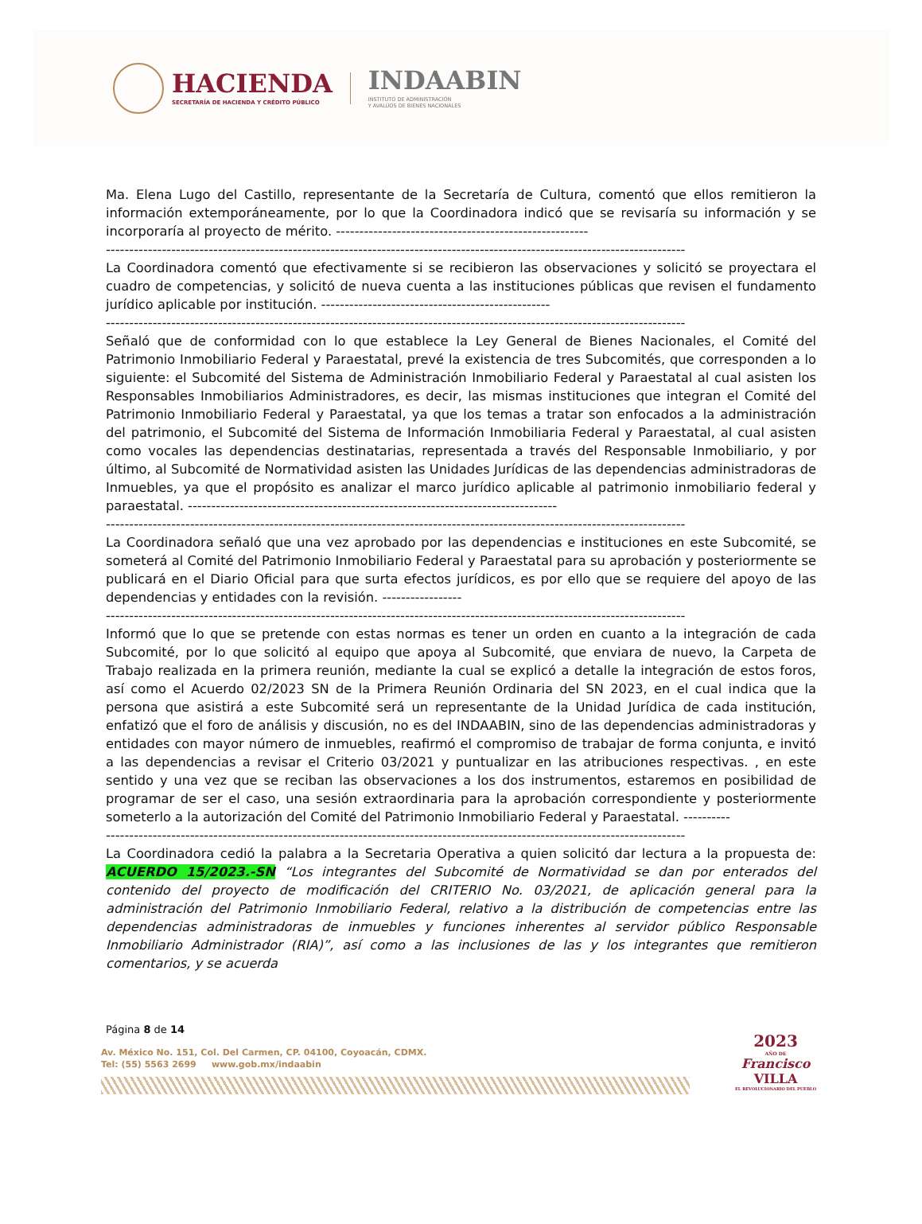HACIENDA
SECRETARÍA DE HACIENDA Y CRÉDITO PÚBLICO
INDAABIN
INSTITUTO DE ADMINISTRACIÓN
Y AVALÚOS DE BIENES NACIONALES
Ma. Elena Lugo del Castillo, representante de la Secretaría de Cultura, comentó que ellos remitieron la información extemporáneamente, por lo que la Coordinadora indicó que se revisaría su información y se incorporaría al proyecto de mérito. ------------------------------------------------------
----------------------------------------------------------------------------------------------------------------------------
La Coordinadora comentó que efectivamente si se recibieron las observaciones y solicitó se proyectara el cuadro de competencias, y solicitó de nueva cuenta a las instituciones públicas que revisen el fundamento jurídico aplicable por institución. -------------------------------------------------
----------------------------------------------------------------------------------------------------------------------------
Señaló que de conformidad con lo que establece la Ley General de Bienes Nacionales, el Comité del Patrimonio Inmobiliario Federal y Paraestatal, prevé la existencia de tres Subcomités, que corresponden a lo siguiente: el Subcomité del Sistema de Administración Inmobiliario Federal y Paraestatal al cual asisten los Responsables Inmobiliarios Administradores, es decir, las mismas instituciones que integran el Comité del Patrimonio Inmobiliario Federal y Paraestatal, ya que los temas a tratar son enfocados a la administración del patrimonio, el Subcomité del Sistema de Información Inmobiliaria Federal y Paraestatal, al cual asisten como vocales las dependencias destinatarias, representada a través del Responsable Inmobiliario, y por último, al Subcomité de Normatividad asisten las Unidades Jurídicas de las dependencias administradoras de Inmuebles, ya que el propósito es analizar el marco jurídico aplicable al patrimonio inmobiliario federal y paraestatal. -------------------------------------------------------------------------------
----------------------------------------------------------------------------------------------------------------------------
La Coordinadora señaló que una vez aprobado por las dependencias e instituciones en este Subcomité, se someterá al Comité del Patrimonio Inmobiliario Federal y Paraestatal para su aprobación y posteriormente se publicará en el Diario Oficial para que surta efectos jurídicos, es por ello que se requiere del apoyo de las dependencias y entidades con la revisión. -----------------
----------------------------------------------------------------------------------------------------------------------------
Informó que lo que se pretende con estas normas es tener un orden en cuanto a la integración de cada Subcomité, por lo que solicitó al equipo que apoya al Subcomité, que enviara de nuevo, la Carpeta de Trabajo realizada en la primera reunión, mediante la cual se explicó a detalle la integración de estos foros, así como el Acuerdo 02/2023 SN de la Primera Reunión Ordinaria del SN 2023, en el cual indica que la persona que asistirá a este Subcomité será un representante de la Unidad Jurídica de cada institución, enfatizó que el foro de análisis y discusión, no es del INDAABIN, sino de las dependencias administradoras y entidades con mayor número de inmuebles, reafirmó el compromiso de trabajar de forma conjunta, e invitó a las dependencias a revisar el Criterio 03/2021 y puntualizar en las atribuciones respectivas. , en este sentido y una vez que se reciban las observaciones a los dos instrumentos, estaremos en posibilidad de programar de ser el caso, una sesión extraordinaria para la aprobación correspondiente y posteriormente someterlo a la autorización del Comité del Patrimonio Inmobiliario Federal y Paraestatal. ----------
----------------------------------------------------------------------------------------------------------------------------
La Coordinadora cedió la palabra a la Secretaria Operativa a quien solicitó dar lectura a la propuesta de: ACUERDO 15/2023.-SN “Los integrantes del Subcomité de Normatividad se dan por enterados del contenido del proyecto de modificación del CRITERIO No. 03/2021, de aplicación general para la administración del Patrimonio Inmobiliario Federal, relativo a la distribución de competencias entre las dependencias administradoras de inmuebles y funciones inherentes al servidor público Responsable Inmobiliario Administrador (RIA)”, así como a las inclusiones de las y los integrantes que remitieron comentarios, y se acuerda
Página 8 de 14
Av. México No. 151, Col. Del Carmen, CP. 04100, Coyoacán, CDMX.
Tel: (55) 5563 2699 www.gob.mx/indaabin
2023
AÑO DE
Francisco
VILLA
EL REVOLUCIONARIO DEL PUEBLO